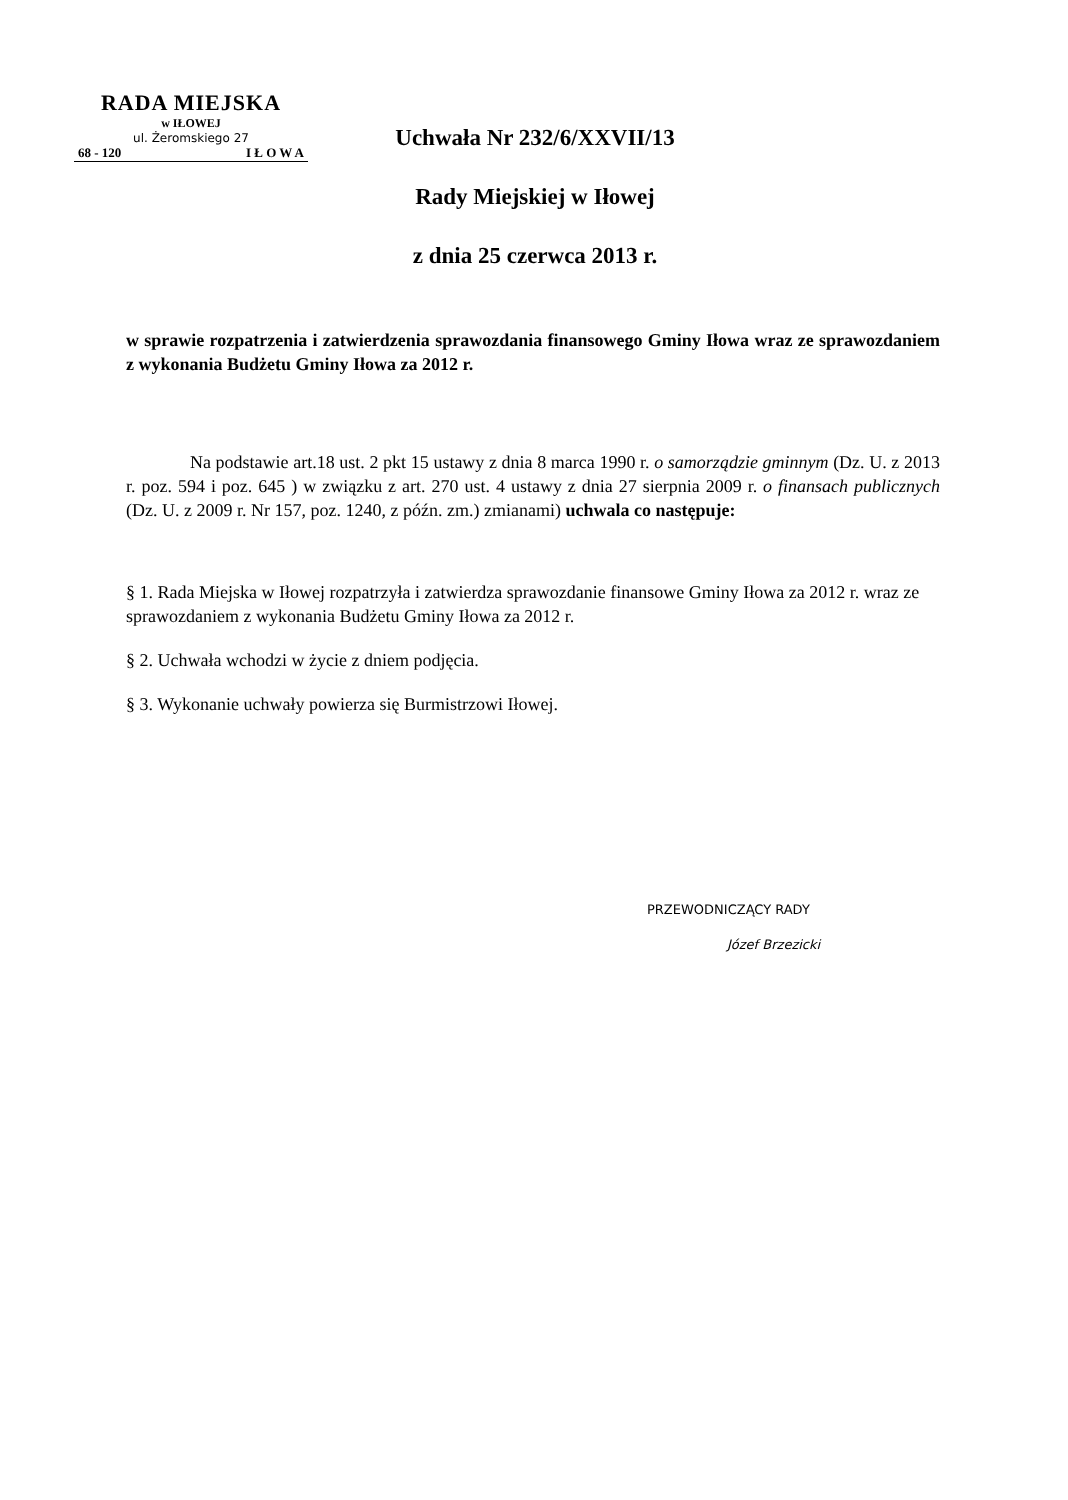RADA MIEJSKA
w IŁOWEJ
ul. Żeromskiego 27
68 - 120 I Ł O W A
Uchwała Nr 232/6/XXVII/13
Rady Miejskiej w Iłowej
z dnia 25 czerwca 2013 r.
w sprawie rozpatrzenia i zatwierdzenia sprawozdania finansowego Gminy Iłowa wraz ze sprawozdaniem z wykonania Budżetu Gminy Iłowa za 2012 r.
Na podstawie art.18 ust. 2 pkt 15 ustawy z dnia 8 marca 1990 r. o samorządzie gminnym (Dz. U. z 2013 r. poz. 594 i poz. 645 ) w związku z art. 270 ust. 4 ustawy z dnia 27 sierpnia 2009 r. o finansach publicznych (Dz. U. z 2009 r. Nr 157, poz. 1240, z późn. zm.) zmianami) uchwala co następuje:
§ 1. Rada Miejska w Iłowej rozpatrzyła i zatwierdza sprawozdanie finansowe Gminy Iłowa za 2012 r. wraz ze sprawozdaniem z wykonania Budżetu Gminy Iłowa za 2012 r.
§ 2. Uchwała wchodzi w życie z dniem podjęcia.
§ 3. Wykonanie uchwały powierza się Burmistrzowi Iłowej.
PRZEWODNICZĄCY RADY
Józef Brzezicki